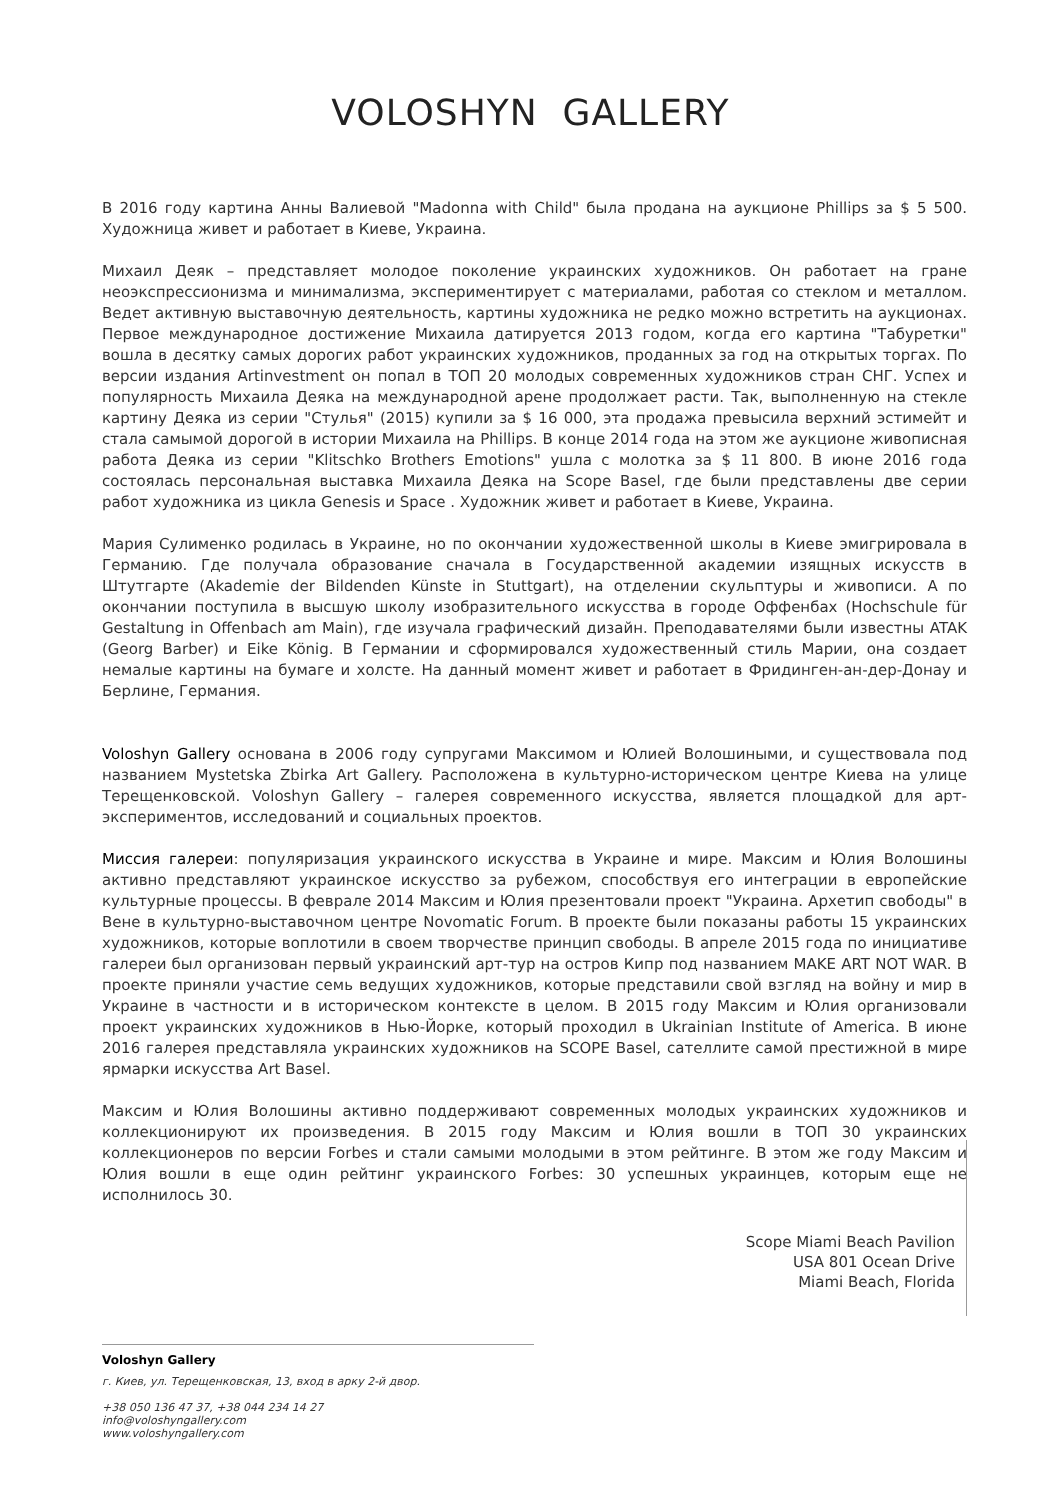VOLOSHYN GALLERY
В 2016 году картина Анны Валиевой "Madonna with Child" была продана на аукционе Phillips за $ 5 500. Художница живет и работает в Киеве, Украина.
Михаил Деяк – представляет молодое поколение украинских художников. Он работает на гране неоэкспрессионизма и минимализма, экспериментирует с материалами, работая со стеклом и металлом. Ведет активную выставочную деятельность, картины художника не редко можно встретить на аукционах. Первое международное достижение Михаила датируется 2013 годом, когда его картина "Табуретки" вошла в десятку самых дорогих работ украинских художников, проданных за год на открытых торгах. По версии издания Artinvestment он попал в ТОП 20 молодых современных художников стран СНГ. Успех и популярность Михаила Деяка на международной арене продолжает расти. Так, выполненную на стекле картину Деяка из серии "Стулья" (2015) купили за $ 16 000, эта продажа превысила верхний эстимейт и стала самымой дорогой в истории Михаила на Phillips. В конце 2014 года на этом же аукционе живописная работа Деяка из серии "Klitschko Brothers Emotions" ушла с молотка за $ 11 800. В июне 2016 года состоялась персональная выставка Михаила Деяка на Scope Basel, где были представлены две серии работ художника из цикла Genesis и Space . Художник живет и работает в Киеве, Украина.
Мария Сулименко родилась в Украине, но по окончании художественной школы в Киеве эмигрировала в Германию. Где получала образование сначала в Государственной академии изящных искусств в Штутгарте (Akademie der Bildenden Künste in Stuttgart), на отделении скульптуры и живописи. А по окончании поступила в высшую школу изобразительного искусства в городе Оффенбах (Hochschule für Gestaltung in Offenbach am Main), где изучала графический дизайн. Преподавателями были известны ATAK (Georg Barber) и Eike König. В Германии и сформировался художественный стиль Марии, она создает немалые картины на бумаге и холсте. На данный момент живет и работает в Фридинген-ан-дер-Донау и Берлине, Германия.
Voloshyn Gallery основана в 2006 году супругами Максимом и Юлией Волошиными, и существовала под названием Mystetska Zbirka Art Gallery. Расположена в культурно-историческом центре Киева на улице Терещенковской. Voloshyn Gallery – галерея современного искусства, является площадкой для арт-экспериментов, исследований и социальных проектов.
Миссия галереи: популяризация украинского искусства в Украине и мире. Максим и Юлия Волошины активно представляют украинское искусство за рубежом, способствуя его интеграции в европейские культурные процессы. В феврале 2014 Максим и Юлия презентовали проект "Украина. Архетип свободы" в Вене в культурно-выставочном центре Novomatic Forum. В проекте были показаны работы 15 украинских художников, которые воплотили в своем творчестве принцип свободы. В апреле 2015 года по инициативе галереи был организован первый украинский арт-тур на остров Кипр под названием MAKE ART NOT WAR. В проекте приняли участие семь ведущих художников, которые представили свой взгляд на войну и мир в Украине в частности и в историческом контексте в целом. В 2015 году Максим и Юлия организовали проект украинских художников в Нью-Йорке, который проходил в Ukrainian Institute of America. В июне 2016 галерея представляла украинских художников на SCOPE Basel, сателлите самой престижной в мире ярмарки искусства Art Basel.
Максим и Юлия Волошины активно поддерживают современных молодых украинских художников и коллекционируют их произведения. В 2015 году Максим и Юлия вошли в ТОП 30 украинских коллекционеров по версии Forbes и стали самыми молодыми в этом рейтинге. В этом же году Максим и Юлия вошли в еще один рейтинг украинского Forbes: 30 успешных украинцев, которым еще не исполнилось 30.
Scope Miami Beach Pavilion
USA 801 Ocean Drive
Miami Beach, Florida
Voloshyn Gallery
г. Киев, ул. Терещенковская, 13, вход в арку 2-й двор.
+38 050 136 47 37, +38 044 234 14 27
info@voloshyngallery.com
www.voloshyngallery.com